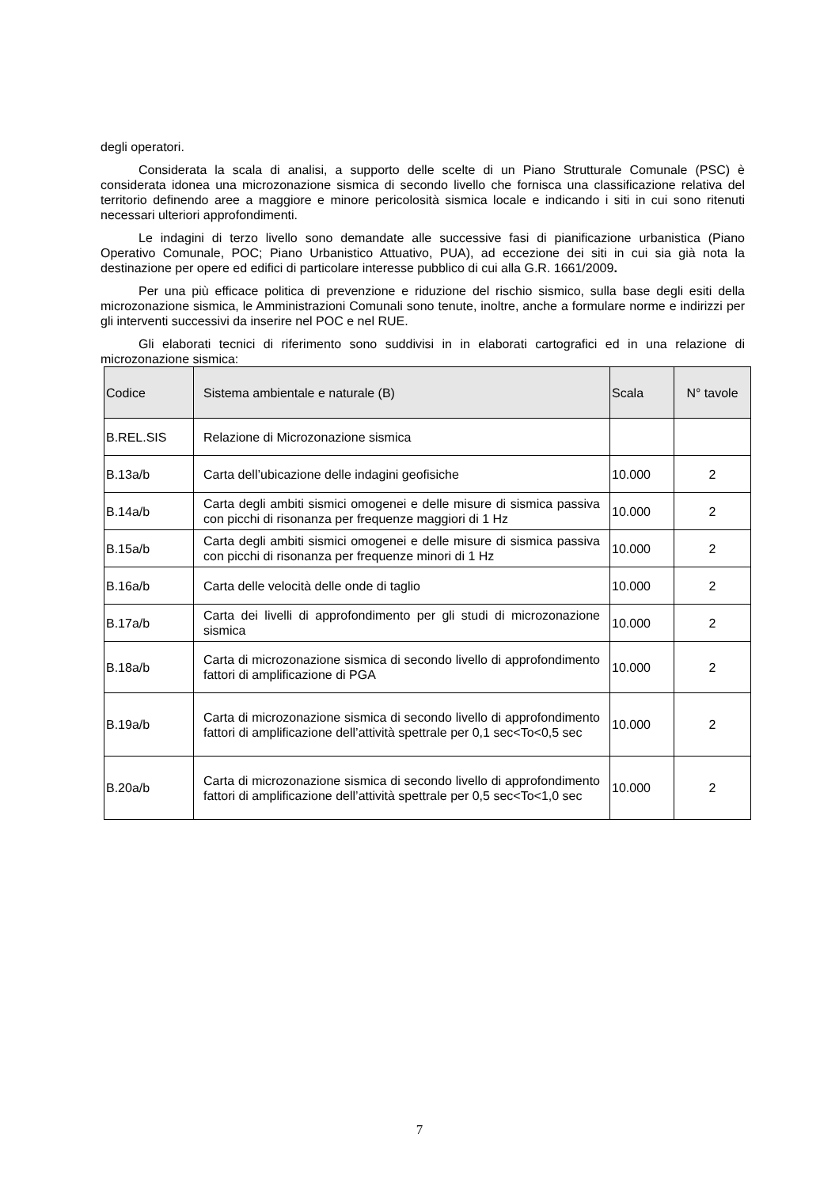degli operatori.
Considerata la scala di analisi, a supporto delle scelte di un Piano Strutturale Comunale (PSC) è considerata idonea una microzonazione sismica di secondo livello che fornisca una classificazione relativa del territorio definendo aree a maggiore e minore pericolosità sismica locale e indicando i siti in cui sono ritenuti necessari ulteriori approfondimenti.
Le indagini di terzo livello sono demandate alle successive fasi di pianificazione urbanistica (Piano Operativo Comunale, POC; Piano Urbanistico Attuativo, PUA), ad eccezione dei siti in cui sia già nota la destinazione per opere ed edifici di particolare interesse pubblico di cui alla G.R. 1661/2009.
Per una più efficace politica di prevenzione e riduzione del rischio sismico, sulla base degli esiti della microzonazione sismica, le Amministrazioni Comunali sono tenute, inoltre, anche a formulare norme e indirizzi per gli interventi successivi da inserire nel POC e nel RUE.
Gli elaborati tecnici di riferimento sono suddivisi in in elaborati cartografici ed in una relazione di microzonazione sismica:
| Codice | Sistema ambientale e naturale (B) | Scala | N° tavole |
| --- | --- | --- | --- |
| B.REL.SIS | Relazione di Microzonazione sismica | | |
| B.13a/b | Carta dell’ubicazione delle indagini geofisiche | 10.000 | 2 |
| B.14a/b | Carta degli ambiti sismici omogenei e delle misure di sismica passiva con picchi di risonanza per frequenze maggiori di 1 Hz | 10.000 | 2 |
| B.15a/b | Carta degli ambiti sismici omogenei e delle misure di sismica passiva con picchi di risonanza per frequenze minori di 1 Hz | 10.000 | 2 |
| B.16a/b | Carta delle velocità delle onde di taglio | 10.000 | 2 |
| B.17a/b | Carta dei livelli di approfondimento per gli studi di microzonazione sismica | 10.000 | 2 |
| B.18a/b | Carta di microzonazione sismica di secondo livello di approfondimento fattori di amplificazione di PGA | 10.000 | 2 |
| B.19a/b | Carta di microzonazione sismica di secondo livello di approfondimento fattori di amplificazione dell’attività spettrale per 0,1 sec<To<0,5 sec | 10.000 | 2 |
| B.20a/b | Carta di microzonazione sismica di secondo livello di approfondimento fattori di amplificazione dell’attività spettrale per 0,5 sec<To<1,0 sec | 10.000 | 2 |
7